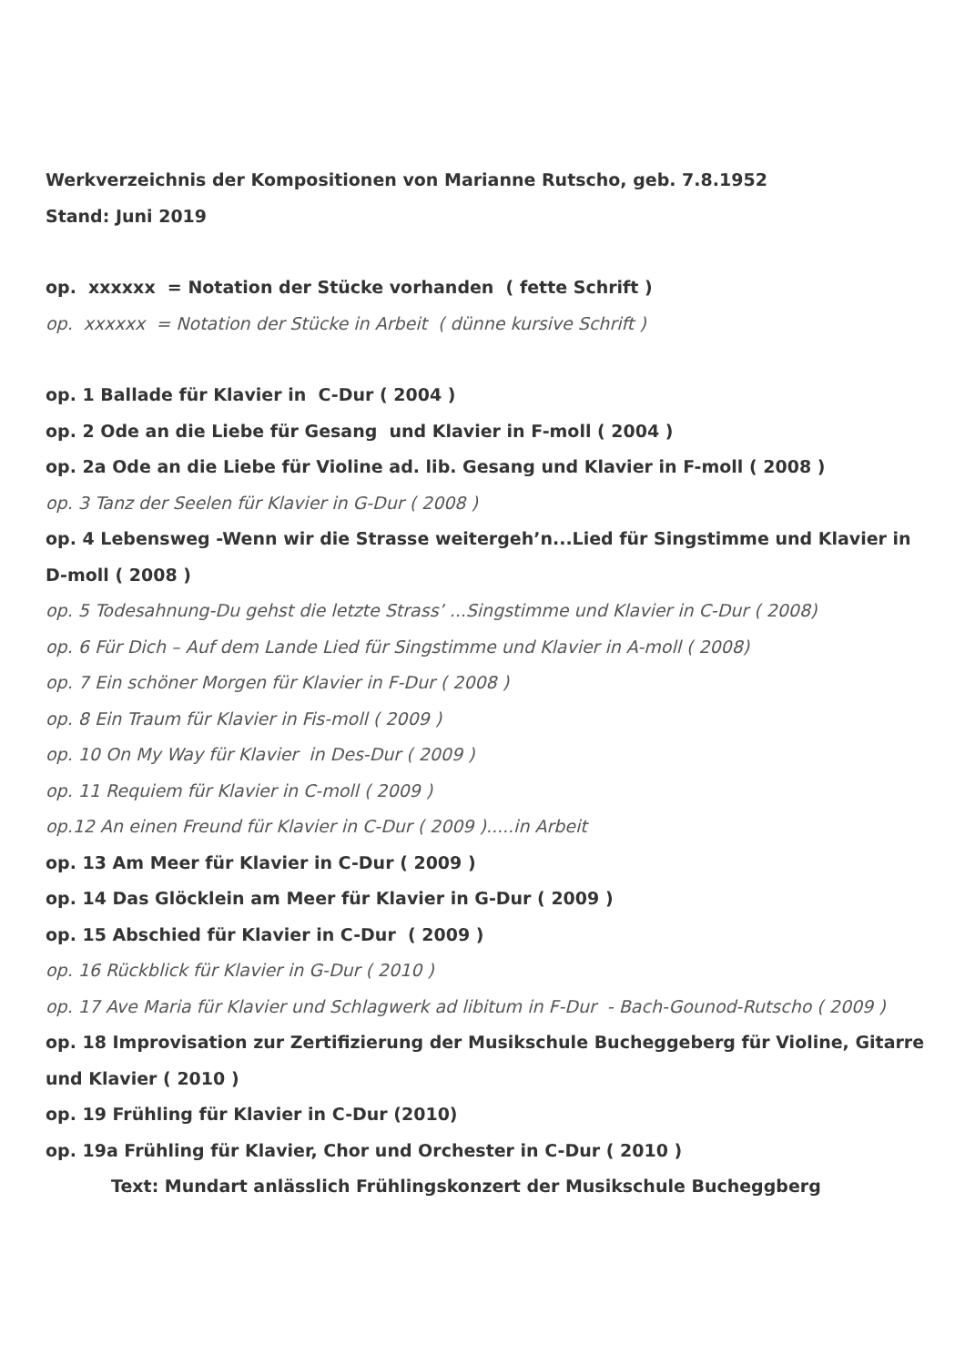Werkverzeichnis der Kompositionen von Marianne Rutscho, geb. 7.8.1952
Stand: Juni 2019
op. xxxxxx = Notation der Stücke vorhanden ( fette Schrift )
op. xxxxxx = Notation der Stücke in Arbeit ( dünne kursive Schrift )
op. 1 Ballade für Klavier in C-Dur ( 2004 )
op. 2 Ode an die Liebe für Gesang und Klavier in F-moll ( 2004 )
op. 2a Ode an die Liebe für Violine ad. lib. Gesang und Klavier in F-moll ( 2008 )
op. 3 Tanz der Seelen für Klavier in G-Dur ( 2008 )
op. 4 Lebensweg -Wenn wir die Strasse weitergeh’n...Lied für Singstimme und Klavier in D-moll ( 2008 )
op. 5 Todesahnung-Du gehst die letzte Strass’ ...Singstimme und Klavier in C-Dur ( 2008)
op. 6 Für Dich – Auf dem Lande Lied für Singstimme und Klavier in A-moll ( 2008)
op. 7 Ein schöner Morgen für Klavier in F-Dur ( 2008 )
op. 8 Ein Traum für Klavier in Fis-moll ( 2009 )
op. 10 On My Way für Klavier in Des-Dur ( 2009 )
op. 11 Requiem für Klavier in C-moll ( 2009 )
op.12 An einen Freund für Klavier in C-Dur ( 2009 ).....in Arbeit
op. 13 Am Meer für Klavier in C-Dur ( 2009 )
op. 14 Das Glöcklein am Meer für Klavier in G-Dur ( 2009 )
op. 15 Abschied für Klavier in C-Dur ( 2009 )
op. 16 Rückblick für Klavier in G-Dur ( 2010 )
op. 17 Ave Maria für Klavier und Schlagwerk ad libitum in F-Dur - Bach-Gounod-Rutscho ( 2009 )
op. 18 Improvisation zur Zertifizierung der Musikschule Bucheggeberg für Violine, Gitarre und Klavier ( 2010 )
op. 19 Frühling für Klavier in C-Dur (2010)
op. 19a Frühling für Klavier, Chor und Orchester in C-Dur ( 2010 )
Text: Mundart anlässlich Frühlingskonzert der Musikschule Bucheggberg